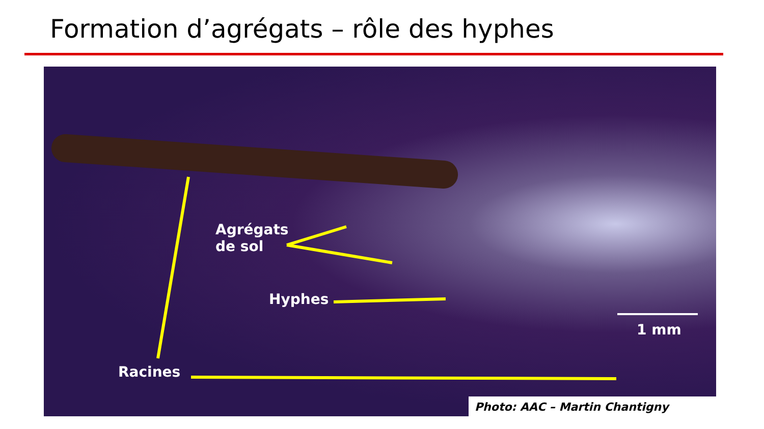Formation d’agrégats – rôle des hyphes
Agrégats
de sol
Hyphes
Racines
1 mm
Photo: AAC – Martin Chantigny